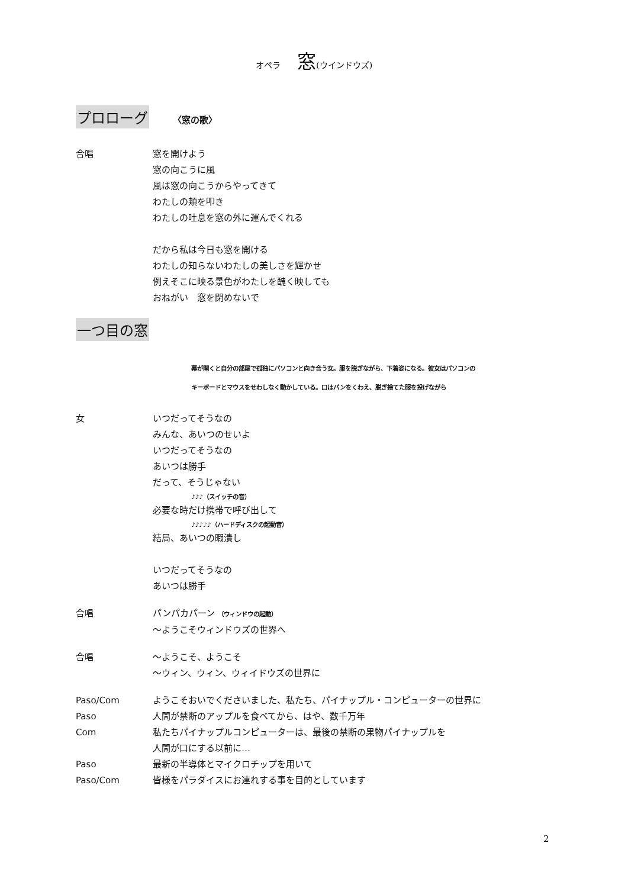オペラ 窓(ウインドウズ)
プロローグ
〈窓の歌〉
合唱 窓を開けよう
窓の向こうに風
風は窓の向こうからやってきて
わたしの頬を叩き
わたしの吐息を窓の外に運んでくれる
だから私は今日も窓を開ける
わたしの知らないわたしの美しさを輝かせ
例えそこに映る景色がわたしを醜く映しても
おねがい　窓を閉めないで
一つ目の窓
幕が開くと自分の部屋で孤独にパソコンと向き合う女。服を脱ぎながら、下着姿になる。彼女はパソコンの
キーボードとマウスをせわしなく動かしている。口はパンをくわえ、脱ぎ捨てた服を投げながら
女 いつだってそうなの
みんな、あいつのせいよ
いつだってそうなの
あいつは勝手
だって、そうじゃない
♪♪♪（スイッチの音）
必要な時だけ携帯で呼び出して
♪♪♪♪♪（ハードディスクの起動音）
結局、あいつの暇潰し
いつだってそうなの
あいつは勝手
合唱 パンパカパーン （ウィンドウの起動）
～ようこそウィンドウズの世界へ
合唱 ～ようこそ、ようこそ
～ウィン、ウィン、ウィイドウズの世界に
Paso/Com ようこそおいでくださいました、私たち、パイナップル・コンピューターの世界に
Paso 人間が禁断のアップルを食べてから、はや、数千万年
Com 私たちパイナップルコンピューターは、最後の禁断の果物パイナップルを
人間が口にする以前に…
Paso 最新の半導体とマイクロチップを用いて
Paso/Com 皆様をパラダイスにお連れする事を目的としています
2